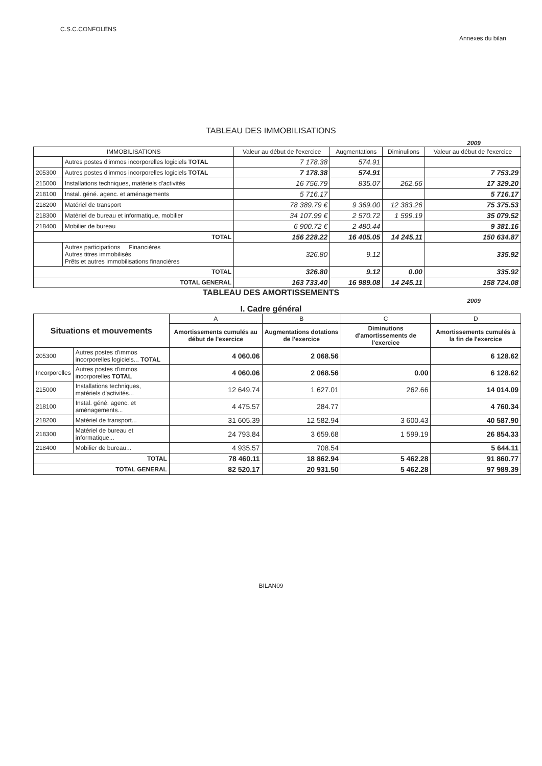C.S.C.CONFOLENS
Annexes du bilan
TABLEAU DES IMMOBILISATIONS
2009
| IMMOBILISATIONS | | Valeur au début de l'exercice | Augmentations | Diminulions | Valeur au début de l'exercice |
| --- | --- | --- | --- | --- | --- |
| | Autres postes d'immos incorporelles logiciels TOTAL | 7 178.38 | 574.91 | | |
| 205300 | Autres postes d'immos incorporelles logiciels TOTAL | 7 178.38 | 574.91 | | 7 753.29 |
| 215000 | Installations techniques, matériels d'activités | 16 756.79 | 835.07 | 262.66 | 17 329.20 |
| 218100 | Instal. géné. agenc. et aménagements | 5 716.17 | | | 5 716.17 |
| 218200 | Matériel de transport | 78 389.79 € | 9 369.00 | 12 383.26 | 75 375.53 |
| 218300 | Matériel de bureau et informatique, mobilier | 34 107.99 € | 2 570.72 | 1 599.19 | 35 079.52 |
| 218400 | Mobilier de bureau | 6 900.72 € | 2 480.44 | | 9 381.16 |
| TOTAL | | 156 228.22 | 16 405.05 | 14 245.11 | 150 634.87 |
| | Autres participations Financières Autres titres immobilisés Prêts et autres immobilisations financières | 326.80 | 9.12 | | 335.92 |
| TOTAL | | 326.80 | 9.12 | 0.00 | 335.92 |
| TOTAL GENERAL | | 163 733.40 | 16 989.08 | 14 245.11 | 158 724.08 |
TABLEAU DES AMORTISSEMENTS
2009
I. Cadre général
| Situations et mouvements | | A | B | C | D |
| --- | --- | --- | --- | --- | --- |
| | | Amortissements cumulés au début de l'exercice | Augmentations dotations de l'exercice | Diminutions d'amortissements de l'exercice | Amortissements cumulés à la fin de l'exercice |
| 205300 | Autres postes d'immos incorporelles logiciels... TOTAL | 4 060.06 | 2 068.56 | | 6 128.62 |
| Incorporelles | Autres postes d'immos incorporelles TOTAL | 4 060.06 | 2 068.56 | 0.00 | 6 128.62 |
| 215000 | Installations techniques, matériels d'activités... | 12 649.74 | 1 627.01 | 262.66 | 14 014.09 |
| 218100 | Instal. géné. agenc. et aménagements... | 4 475.57 | 284.77 | | 4 760.34 |
| 218200 | Matériel de transport... | 31 605.39 | 12 582.94 | 3 600.43 | 40 587.90 |
| 218300 | Matériel de bureau et informatique... | 24 793.84 | 3 659.68 | 1 599.19 | 26 854.33 |
| 218400 | Mobilier de bureau... | 4 935.57 | 708.54 | | 5 644.11 |
| TOTAL | | 78 460.11 | 18 862.94 | 5 462.28 | 91 860.77 |
| TOTAL GENERAL | | 82 520.17 | 20 931.50 | 5 462.28 | 97 989.39 |
BILAN09